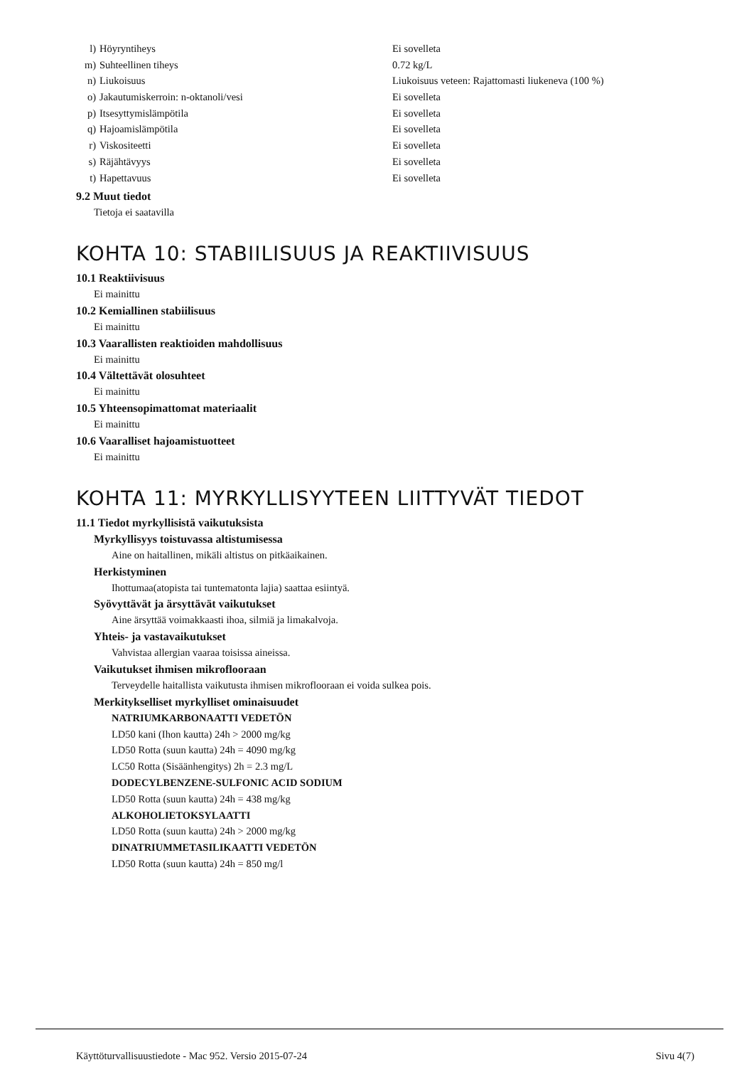| l) | Höyryntiheys | Ei sovelleta |
| m) | Suhteellinen tiheys | 0.72 kg/L |
| n) | Liukoisuus | Liukoisuus veteen: Rajattomasti liukeneva (100 %) |
| o) | Jakautumiskerroin: n-oktanoli/vesi | Ei sovelleta |
| p) | Itsesyttymislämpötila | Ei sovelleta |
| q) | Hajoamislämpötila | Ei sovelleta |
| r) | Viskositeetti | Ei sovelleta |
| s) | Räjähtävyys | Ei sovelleta |
| t) | Hapettavuus | Ei sovelleta |
9.2 Muut tiedot
Tietoja ei saatavilla
KOHTA 10: STABIILISUUS JA REAKTIIVISUUS
10.1 Reaktiivisuus
Ei mainittu
10.2 Kemiallinen stabiilisuus
Ei mainittu
10.3 Vaarallisten reaktioiden mahdollisuus
Ei mainittu
10.4 Vältettävät olosuhteet
Ei mainittu
10.5 Yhteensopimattomat materiaalit
Ei mainittu
10.6 Vaaralliset hajoamistuotteet
Ei mainittu
KOHTA 11: MYRKYLLISYYTEEN LIITTYVÄT TIEDOT
11.1 Tiedot myrkyllisistä vaikutuksista
Myrkyllisyys toistuvassa altistumisessa
Aine on haitallinen, mikäli altistus on pitkäaikainen.
Herkistyminen
Ihottumaa(atopista tai tuntematonta lajia) saattaa esiintyä.
Syövyttävät ja ärsyttävät vaikutukset
Aine ärsyttää voimakkaasti ihoa, silmiä ja limakalvoja.
Yhteis- ja vastavaikutukset
Vahvistaa allergian vaaraa toisissa aineissa.
Vaikutukset ihmisen mikroflooraan
Terveydelle haitallista vaikutusta ihmisen mikroflooraan ei voida sulkea pois.
Merkitykselliset myrkylliset ominaisuudet
NATRIUMKARBONAATTI VEDETÖN
LD50 kani (Ihon kautta) 24h > 2000 mg/kg
LD50 Rotta (suun kautta) 24h = 4090 mg/kg
LC50 Rotta (Sisäänhengitys) 2h = 2.3 mg/L
DODECYLBENZENE-SULFONIC ACID SODIUM
LD50 Rotta (suun kautta) 24h = 438 mg/kg
ALKOHOLIETOKSYLAATTI
LD50 Rotta (suun kautta) 24h > 2000 mg/kg
DINATRIUMMETASILIKAATTI VEDETÖN
LD50 Rotta (suun kautta) 24h = 850 mg/l
Käyttöturvallisuustiedote - Mac 952. Versio 2015-07-24 Sivu 4(7)